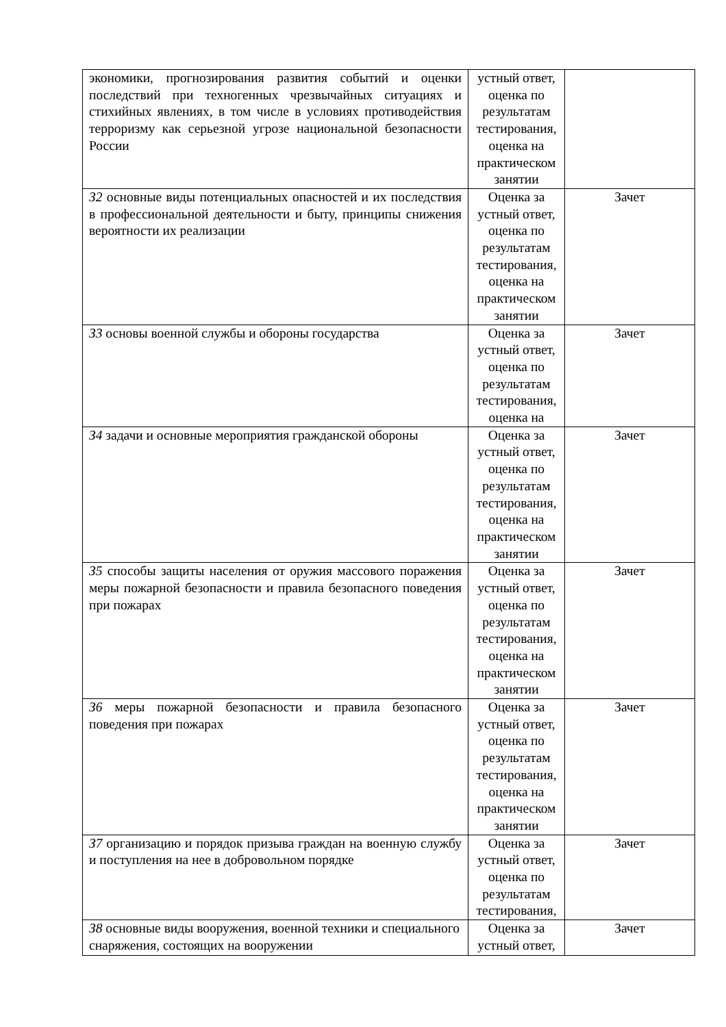| экономики, прогнозирования развития событий и оценки последствий при техногенных чрезвычайных ситуациях и стихийных явлениях, в том числе в условиях противодействия терроризму как серьезной угрозе национальной безопасности России | устный ответ, оценка по результатам тестирования, оценка на практическом занятии | |
| З2 основные виды потенциальных опасностей и их последствия в профессиональной деятельности и быту, принципы снижения вероятности их реализации | Оценка за устный ответ, оценка по результатам тестирования, оценка на практическом занятии | Зачет |
| З3 основы военной службы и обороны государства | Оценка за устный ответ, оценка по результатам тестирования, оценка на | Зачет |
| З4 задачи и основные мероприятия гражданской обороны | Оценка за устный ответ, оценка по результатам тестирования, оценка на практическом занятии | Зачет |
| З5 способы защиты населения от оружия массового поражения меры пожарной безопасности и правила безопасного поведения при пожарах | Оценка за устный ответ, оценка по результатам тестирования, оценка на практическом занятии | Зачет |
| З6 меры пожарной безопасности и правила безопасного поведения при пожарах | Оценка за устный ответ, оценка по результатам тестирования, оценка на практическом занятии | Зачет |
| З7 организацию и порядок призыва граждан на военную службу и поступления на нее в добровольном порядке | Оценка за устный ответ, оценка по результатам тестирования, | Зачет |
| З8 основные виды вооружения, военной техники и специального снаряжения, состоящих на вооружении | Оценка за устный ответ, | Зачет |